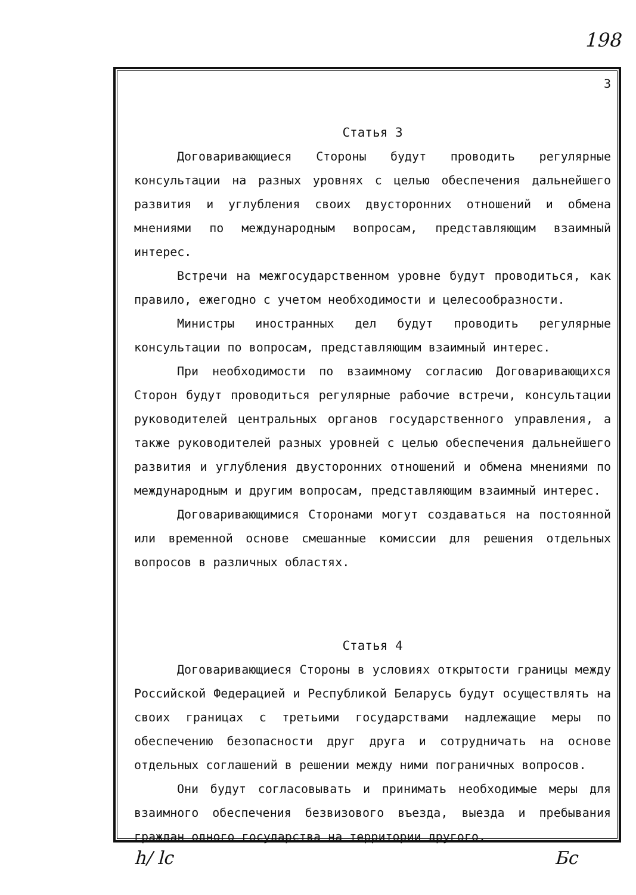198
3
Статья 3
Договаривающиеся Стороны будут проводить регулярные консультации на разных уровнях с целью обеспечения дальнейшего развития и углубления своих двусторонних отношений и обмена мнениями по международным вопросам, представляющим взаимный интерес.
Встречи на межгосударственном уровне будут проводиться, как правило, ежегодно с учетом необходимости и целесообразности.
Министры иностранных дел будут проводить регулярные консультации по вопросам, представляющим взаимный интерес.
При необходимости по взаимному согласию Договаривающихся Сторон будут проводиться регулярные рабочие встречи, консультации руководителей центральных органов государственного управления, а также руководителей разных уровней с целью обеспечения дальнейшего развития и углубления двусторонних отношений и обмена мнениями по международным и другим вопросам, представляющим взаимный интерес.
Договаривающимися Сторонами могут создаваться на постоянной или временной основе смешанные комиссии для решения отдельных вопросов в различных областях.
Статья 4
Договаривающиеся Стороны в условиях открытости границы между Российской Федерацией и Республикой Беларусь будут осуществлять на своих границах с третьими государствами надлежащие меры по обеспечению безопасности друг друга и сотрудничать на основе отдельных соглашений в решении между ними пограничных вопросов.
Они будут согласовывать и принимать необходимые меры для взаимного обеспечения безвизового въезда, выезда и пребывания граждан одного государства на территории другого.
h/ lc Бс